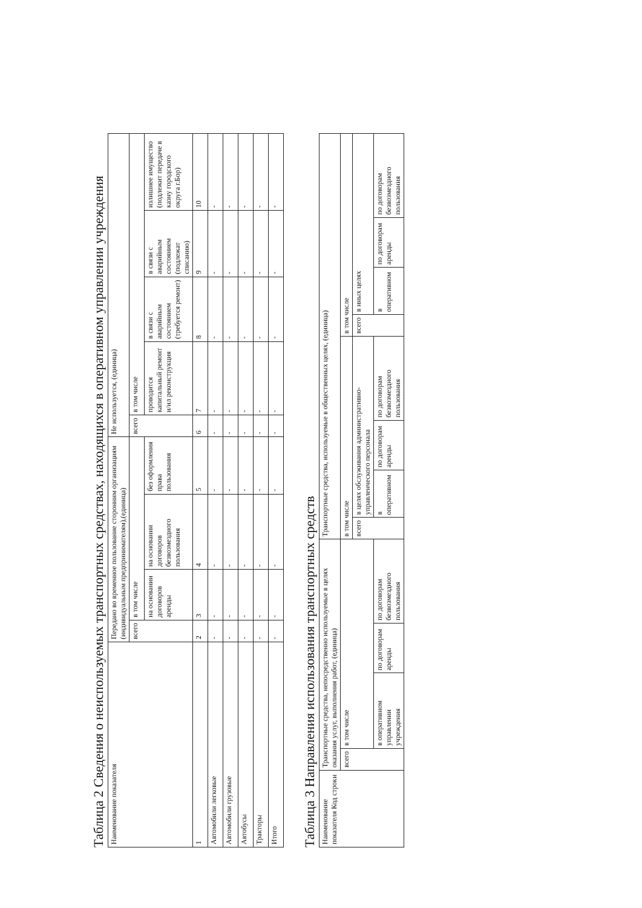Таблица 2 Сведения о неиспользуемых транспортных средствах, находящихся в оперативном управлении учреждения
| Наименование показателя | Передано во временное пользование сторонним организациям (индивидуальным предпринимателям),(единица) | | | | Не используется, (единица) | | | | |
| --- | --- | --- | --- | --- | --- | --- | --- | --- | --- |
| | всего | в том числе | | | всего | в том числе | | | |
| | | на основании договоров аренды | на основании договоров безвозмездного пользования | без оформления права пользования | | проводится капитальный ремонт и/ил реконструкция | в связи с аварийным состоянием (требуется ремонт) | в связи с аварийным состоянием (подлежат списанию) | излишнее имущество (подлежит передаче в казну городского округа г.Бор) |
| 1 | 2 | 3 | 4 | 5 | 6 | 7 | 8 | 9 | 10 |
| Автомобили легковые | - | - | - | - | - | - | - | - | - |
| Автомобили грузовые | - | - | - | - | - | - | - | - | - |
| Автобусы | - | - | - | - | - | - | - | - | - |
| Тракторы | - | - | - | - | - | - | - | - | - |
| Итого | - | - | - | - | - | - | - | - | - |
Таблица 3 Направления использования транспортных средств
| Наименование показателя Код строки | Транспортные средства, непосредственно используемые в целях оказания услуг, выполнения работ, (единица) | | | | Транспортные средства, используемые в общественных целях, (единица) | | | | | | | |
| --- | --- | --- | --- | --- | --- | --- | --- | --- | --- | --- | --- | --- |
| | всего | в том числе | | | в том числе | | | | в том числе | | | |
| | | | | | всего | в целях обслуживания административно-управленческого персонала | | | всего | в иных целях | | |
| | | в оперативном управлении учреждения | по договорам аренды | по договорам безвозмездного пользования | | в оперативном | по договорам аренды | по договорам безвозмездного пользования | | в оперативном | по договорам аренды | по договорам безвозмездного пользования |